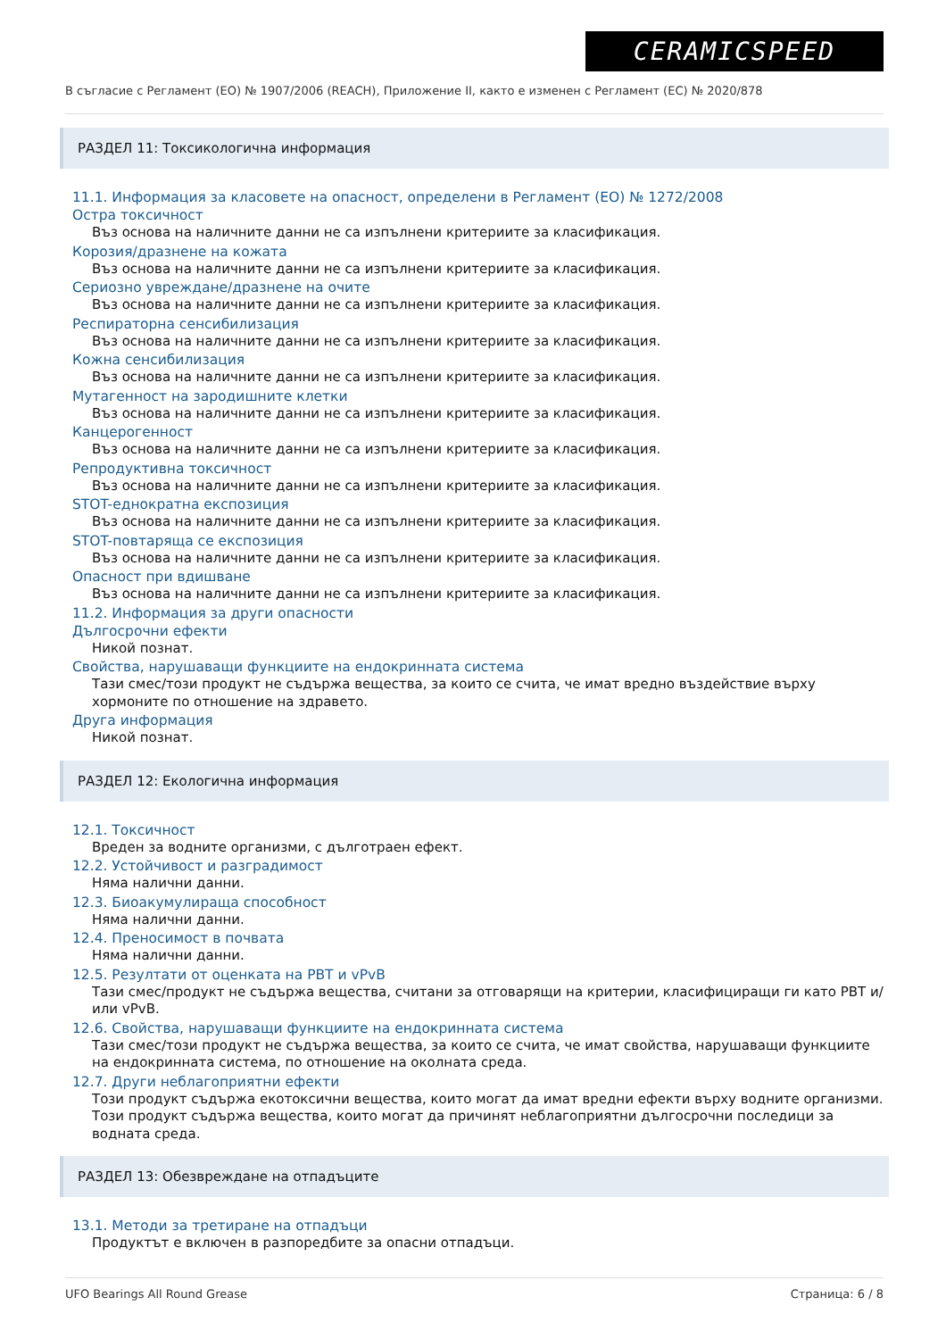CERAMICSPEED
В съгласие с Регламент (ЕО) № 1907/2006 (REACH), Приложение II, както е изменен с Регламент (ЕС) № 2020/878
РАЗДЕЛ 11: Токсикологична информация
11.1. Информация за класовете на опасност, определени в Регламент (ЕО) № 1272/2008
Остра токсичност
Въз основа на наличните данни не са изпълнени критериите за класификация.
Корозия/дразнене на кожата
Въз основа на наличните данни не са изпълнени критериите за класификация.
Сериозно увреждане/дразнене на очите
Въз основа на наличните данни не са изпълнени критериите за класификация.
Респираторна сенсибилизация
Въз основа на наличните данни не са изпълнени критериите за класификация.
Кожна сенсибилизация
Въз основа на наличните данни не са изпълнени критериите за класификация.
Мутагенност на зародишните клетки
Въз основа на наличните данни не са изпълнени критериите за класификация.
Канцерогенност
Въз основа на наличните данни не са изпълнени критериите за класификация.
Репродуктивна токсичност
Въз основа на наличните данни не са изпълнени критериите за класификация.
STOT-еднократна експозиция
Въз основа на наличните данни не са изпълнени критериите за класификация.
STOT-повтаряща се експозиция
Въз основа на наличните данни не са изпълнени критериите за класификация.
Опасност при вдишване
Въз основа на наличните данни не са изпълнени критериите за класификация.
11.2. Информация за други опасности
Дългосрочни ефекти
Никой познат.
Свойства, нарушаващи функциите на ендокринната система
Тази смес/този продукт не съдържа вещества, за които се счита, че имат вредно въздействие върху хормоните по отношение на здравето.
Друга информация
Никой познат.
РАЗДЕЛ 12: Екологична информация
12.1. Токсичност
Вреден за водните организми, с дълготраен ефект.
12.2. Устойчивост и разградимост
Няма налични данни.
12.3. Биоакумулираща способност
Няма налични данни.
12.4. Преносимост в почвата
Няма налични данни.
12.5. Резултати от оценката на PBT и vPvB
Тази смес/продукт не съдържа вещества, считани за отговарящи на критерии, класифициращи ги като PBT и/или vPvB.
12.6. Свойства, нарушаващи функциите на ендокринната система
Тази смес/този продукт не съдържа вещества, за които се счита, че имат свойства, нарушаващи функциите на ендокринната система, по отношение на околната среда.
12.7. Други неблагоприятни ефекти
Този продукт съдържа екотоксични вещества, които могат да имат вредни ефекти върху водните организми. Този продукт съдържа вещества, които могат да причинят неблагоприятни дългосрочни последици за водната среда.
РАЗДЕЛ 13: Обезвреждане на отпадъците
13.1. Методи за третиране на отпадъци
Продуктът е включен в разпоредбите за опасни отпадъци.
UFO Bearings All Round Grease Страница: 6 / 8